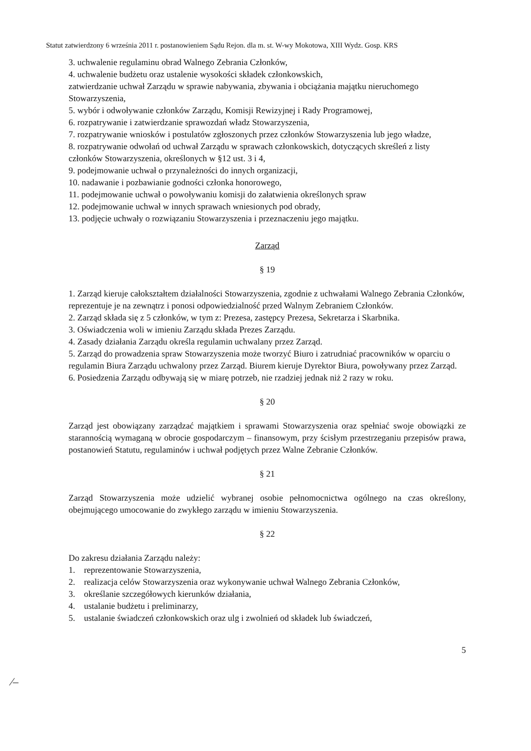Statut zatwierdzony 6 września 2011 r. postanowieniem Sądu Rejon. dla m. st. W-wy Mokotowa, XIII Wydz. Gosp. KRS
3. uchwalenie regulaminu obrad Walnego Zebrania Członków,
4. uchwalenie budżetu oraz ustalenie wysokości składek członkowskich,
zatwierdzanie uchwał Zarządu w sprawie nabywania, zbywania i obciążania majątku nieruchomego Stowarzyszenia,
5. wybór i odwoływanie członków Zarządu, Komisji Rewizyjnej i Rady Programowej,
6. rozpatrywanie i zatwierdzanie sprawozdań władz Stowarzyszenia,
7. rozpatrywanie wniosków i postulatów zgłoszonych przez członków Stowarzyszenia lub jego władze,
8. rozpatrywanie odwołań od uchwał Zarządu w sprawach członkowskich, dotyczących skreśleń z listy członków Stowarzyszenia, określonych w §12 ust. 3 i 4,
9. podejmowanie uchwał o przynależności do innych organizacji,
10. nadawanie i pozbawianie godności członka honorowego,
11. podejmowanie uchwał o powoływaniu komisji do załatwienia określonych spraw
12. podejmowanie uchwał w innych sprawach wniesionych pod obrady,
13. podjęcie uchwały o rozwiązaniu Stowarzyszenia i przeznaczeniu jego majątku.
Zarząd
§ 19
1. Zarząd kieruje całokształtem działalności Stowarzyszenia, zgodnie z uchwałami Walnego Zebrania Członków, reprezentuje je na zewnątrz i ponosi odpowiedzialność przed Walnym Zebraniem Członków.
2. Zarząd składa się z 5 członków, w tym z: Prezesa, zastępcy Prezesa, Sekretarza i Skarbnika.
3. Oświadczenia woli w imieniu Zarządu składa Prezes Zarządu.
4. Zasady działania Zarządu określa regulamin uchwalany przez Zarząd.
5. Zarząd do prowadzenia spraw Stowarzyszenia może tworzyć Biuro i zatrudniać pracowników w oparciu o regulamin Biura Zarządu uchwalony przez Zarząd. Biurem kieruje Dyrektor Biura, powoływany przez Zarząd.
6. Posiedzenia Zarządu odbywają się w miarę potrzeb, nie rzadziej jednak niż 2 razy w roku.
§ 20
Zarząd jest obowiązany zarządzać majątkiem i sprawami Stowarzyszenia oraz spełniać swoje obowiązki ze starannością wymaganą w obrocie gospodarczym – finansowym, przy ścisłym przestrzeganiu przepisów prawa, postanowień Statutu, regulaminów i uchwał podjętych przez Walne Zebranie Członków.
§ 21
Zarząd Stowarzyszenia może udzielić wybranej osobie pełnomocnictwa ogólnego na czas określony, obejmującego umocowanie do zwykłego zarządu w imieniu Stowarzyszenia.
§ 22
Do zakresu działania Zarządu należy:
1. reprezentowanie Stowarzyszenia,
2. realizacja celów Stowarzyszenia oraz wykonywanie uchwał Walnego Zebrania Członków,
3. określanie szczegółowych kierunków działania,
4. ustalanie budżetu i preliminarzy,
5. ustalanie świadczeń członkowskich oraz ulg i zwolnień od składek lub świadczeń,
5
⁄–